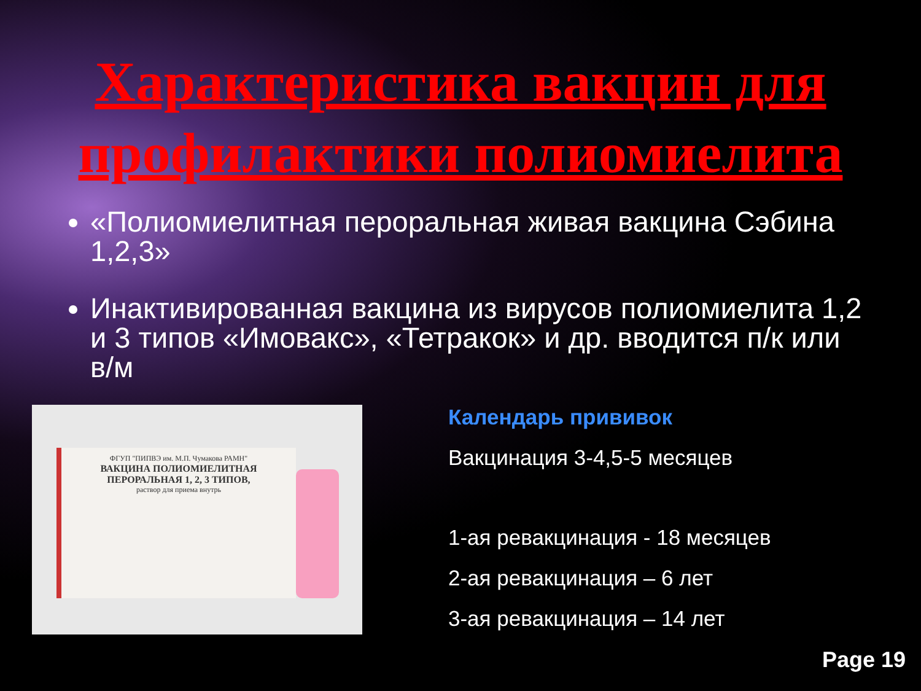Характеристика вакцин для профилактики полиомиелита
«Полиомиелитная пероральная живая вакцина Сэбина 1,2,3»
Инактивированная вакцина из вирусов полиомиелита 1,2 и 3 типов «Имовакс», «Тетракок» и др. вводится п/к или в/м
ФГУП "ПИПВЭ им. М.П. Чумакова РАМН"
ВАКЦИНА ПОЛИОМИЕЛИТНАЯ ПЕРОРАЛЬНАЯ 1, 2, 3 ТИПОВ,
раствор для приема внутрь
Календарь прививок
Вакцинация 3-4,5-5 месяцев
1-ая ревакцинация - 18 месяцев
2-ая ревакцинация – 6 лет
3-ая ревакцинация – 14 лет
Page 19